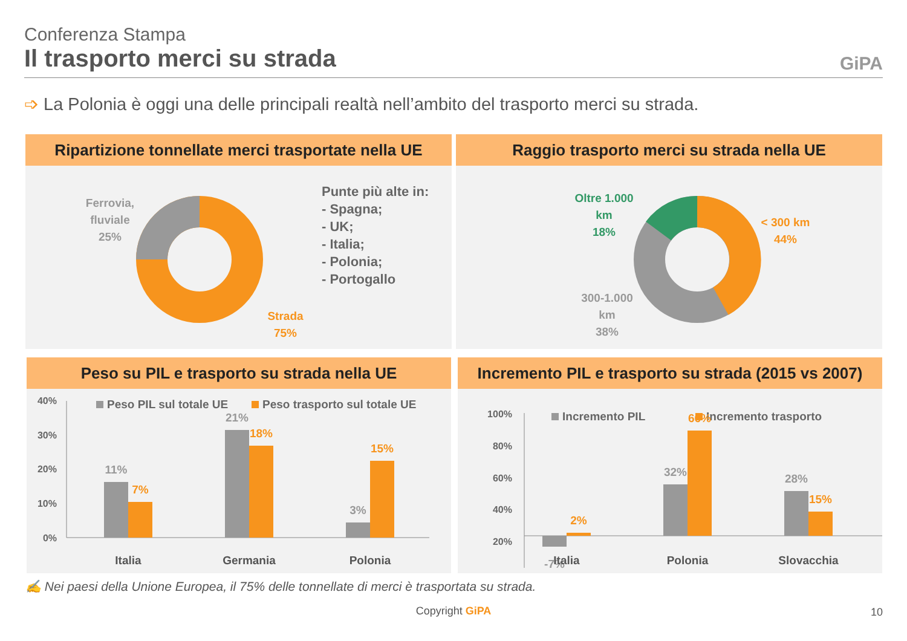Conferenza Stampa
Il trasporto merci su strada
GiPA
➩ La Polonia è oggi una delle principali realtà nell’ambito del trasporto merci su strada.
Ripartizione tonnellate merci trasportate nella UE
Ferrovia,
fluviale
25%
Strada
75%
Punte più alte in:
- Spagna;
- UK;
- Italia;
- Polonia;
- Portogallo
Raggio trasporto merci su strada nella UE
Oltre 1.000
km
18%
< 300 km
44%
300-1.000
km
38%
Peso su PIL e trasporto su strada nella UE
40%
30%
20%
10%
0%
Peso PIL sul totale UE
Peso trasporto sul totale UE
11%
7%
21%
18%
3%
15%
Italia
Germania
Polonia
Incremento PIL e trasporto su strada (2015 vs 2007)
100%
80%
60%
40%
20%
Incremento PIL
Incremento trasporto
-7%
2%
32%
66%
28%
15%
Italia
Polonia
Slovacchia
✍ Nei paesi della Unione Europea, il 75% delle tonnellate di merci è trasportata su strada.
Copyright GiPA 10